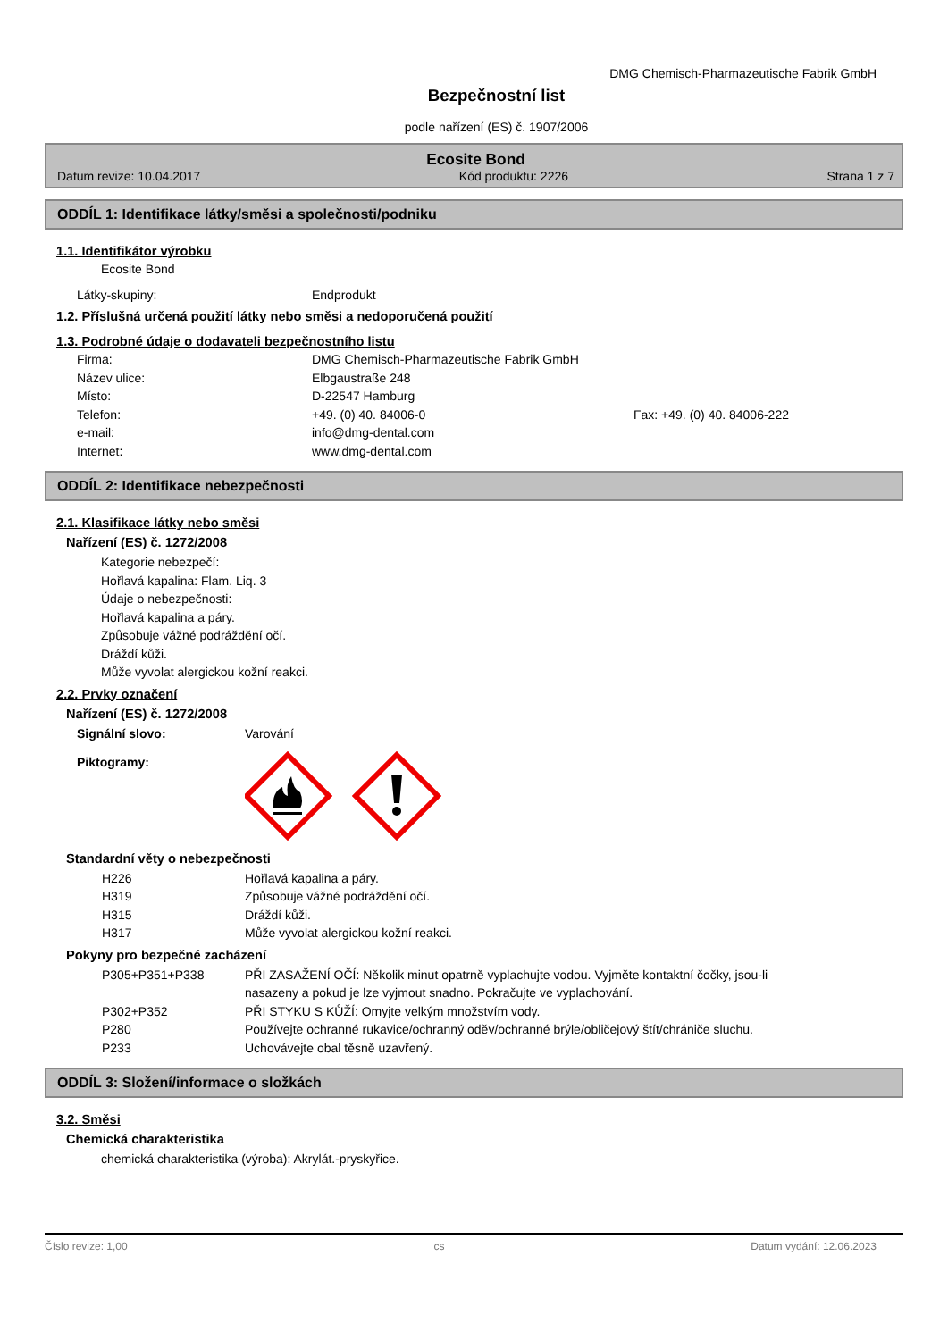DMG Chemisch-Pharmazeutische Fabrik GmbH
Bezpečnostní list
podle nařízení (ES) č. 1907/2006
Ecosite Bond
Datum revize: 10.04.2017 Kód produktu: 2226 Strana 1 z 7
ODDÍL 1: Identifikace látky/směsi a společnosti/podniku
1.1. Identifikátor výrobku
Ecosite Bond
| Látky-skupiny: | Endprodukt |
1.2. Příslušná určená použití látky nebo směsi a nedoporučená použití
1.3. Podrobné údaje o dodavateli bezpečnostního listu
| Firma: | DMG Chemisch-Pharmazeutische Fabrik GmbH | |
| Název ulice: | Elbgaustraße 248 | |
| Místo: | D-22547 Hamburg | |
| Telefon: | +49. (0) 40. 84006-0 | Fax: +49. (0) 40. 84006-222 |
| e-mail: | info@dmg-dental.com | |
| Internet: | www.dmg-dental.com | |
ODDÍL 2: Identifikace nebezpečnosti
2.1. Klasifikace látky nebo směsi
Nařízení (ES) č. 1272/2008
Kategorie nebezpečí:
Hořlavá kapalina: Flam. Liq. 3
Údaje o nebezpečnosti:
Hořlavá kapalina a páry.
Způsobuje vážné podráždění očí.
Dráždí kůži.
Může vyvolat alergickou kožní reakci.
2.2. Prvky označení
Nařízení (ES) č. 1272/2008
| Signální slovo: | Varování |
| Piktogramy: | |
Standardní věty o nebezpečnosti
| H226 | Hořlavá kapalina a páry. |
| H319 | Způsobuje vážné podráždění očí. |
| H315 | Dráždí kůži. |
| H317 | Může vyvolat alergickou kožní reakci. |
Pokyny pro bezpečné zacházení
| P305+P351+P338 | PŘI ZASAŽENÍ OČÍ: Několik minut opatrně vyplachujte vodou. Vyjměte kontaktní čočky, jsou-li nasazeny a pokud je lze vyjmout snadno. Pokračujte ve vyplachování. |
| P302+P352 | PŘI STYKU S KŮŽÍ: Omyjte velkým množstvím vody. |
| P280 | Používejte ochranné rukavice/ochranný oděv/ochranné brýle/obličejový štít/chrániče sluchu. |
| P233 | Uchovávejte obal těsně uzavřený. |
ODDÍL 3: Složení/informace o složkách
3.2. Směsi
Chemická charakteristika
chemická charakteristika (výroba): Akrylát.-pryskyřice.
Číslo revize: 1,00 cs Datum vydání: 12.06.2023